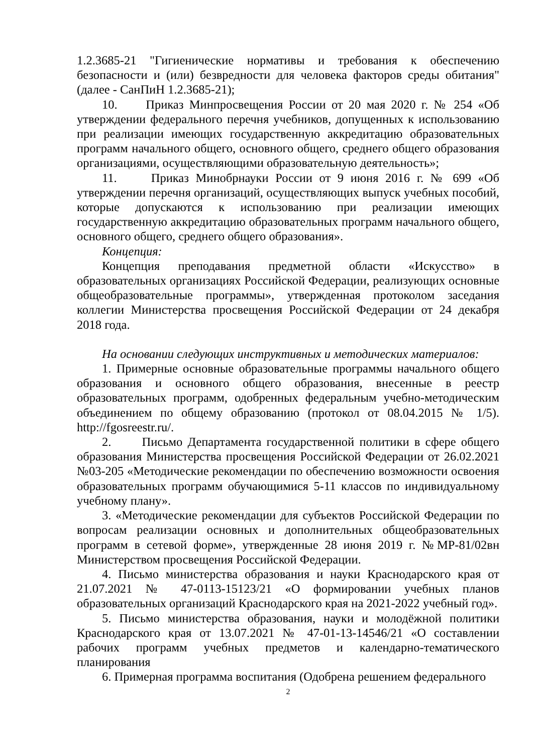1.2.3685-21 "Гигиенические нормативы и требования к обеспечению безопасности и (или) безвредности для человека факторов среды обитания" (далее - СанПиН 1.2.3685-21);
10. Приказ Минпросвещения России от 20 мая 2020 г. № 254 «Об утверждении федерального перечня учебников, допущенных к использованию при реализации имеющих государственную аккредитацию образовательных программ начального общего, основного общего, среднего общего образования организациями, осуществляющими образовательную деятельность»;
11. Приказ Минобрнауки России от 9 июня 2016 г. № 699 «Об утверждении перечня организаций, осуществляющих выпуск учебных пособий, которые допускаются к использованию при реализации имеющих государственную аккредитацию образовательных программ начального общего, основного общего, среднего общего образования».
Концепция:
Концепция преподавания предметной области «Искусство» в образовательных организациях Российской Федерации, реализующих основные общеобразовательные программы», утвержденная протоколом заседания коллегии Министерства просвещения Российской Федерации от 24 декабря 2018 года.
На основании следующих инструктивных и методических материалов:
1. Примерные основные образовательные программы начального общего образования и основного общего образования, внесенные в реестр образовательных программ, одобренных федеральным учебно-методическим объединением по общему образованию (протокол от 08.04.2015 № 1/5). http://fgosreestr.ru/.
2. Письмо Департамента государственной политики в сфере общего образования Министерства просвещения Российской Федерации от 26.02.2021 №03-205 «Методические рекомендации по обеспечению возможности освоения образовательных программ обучающимися 5-11 классов по индивидуальному учебному плану».
3. «Методические рекомендации для субъектов Российской Федерации по вопросам реализации основных и дополнительных общеобразовательных программ в сетевой форме», утвержденные 28 июня 2019 г. №МР-81/02вн Министерством просвещения Российской Федерации.
4. Письмо министерства образования и науки Краснодарского края от 21.07.2021 № 47-0113-15123/21 «О формировании учебных планов образовательных организаций Краснодарского края на 2021-2022 учебный год».
5. Письмо министерства образования, науки и молодёжной политики Краснодарского края от 13.07.2021 № 47-01-13-14546/21 «О составлении рабочих программ учебных предметов и календарно-тематического планирования
6. Примерная программа воспитания (Одобрена решением федерального
2